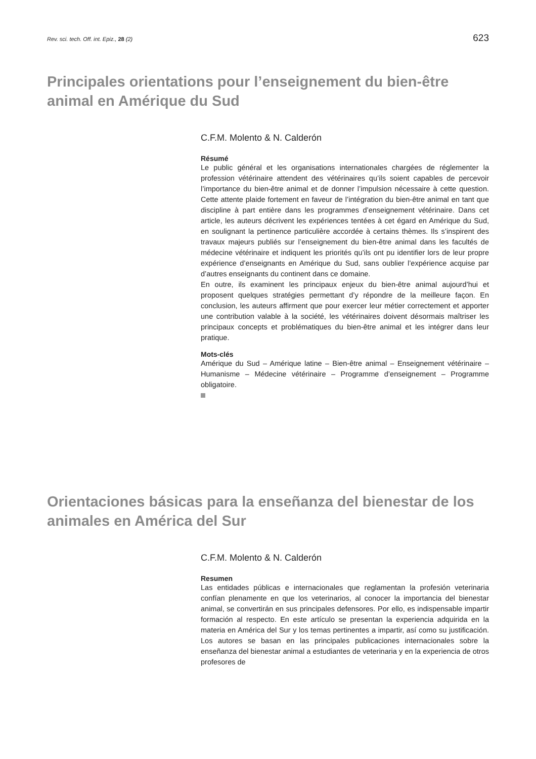Rev. sci. tech. Off. int. Epiz., 28 (2) 623
Principales orientations pour l’enseignement du bien-être animal en Amérique du Sud
C.F.M. Molento & N. Calderón
Résumé
Le public général et les organisations internationales chargées de réglementer la profession vétérinaire attendent des vétérinaires qu’ils soient capables de percevoir l’importance du bien-être animal et de donner l’impulsion nécessaire à cette question. Cette attente plaide fortement en faveur de l’intégration du bien-être animal en tant que discipline à part entière dans les programmes d’enseignement vétérinaire. Dans cet article, les auteurs décrivent les expériences tentées à cet égard en Amérique du Sud, en soulignant la pertinence particulière accordée à certains thèmes. Ils s’inspirent des travaux majeurs publiés sur l’enseignement du bien-être animal dans les facultés de médecine vétérinaire et indiquent les priorités qu’ils ont pu identifier lors de leur propre expérience d’enseignants en Amérique du Sud, sans oublier l’expérience acquise par d’autres enseignants du continent dans ce domaine.
En outre, ils examinent les principaux enjeux du bien-être animal aujourd’hui et proposent quelques stratégies permettant d’y répondre de la meilleure façon. En conclusion, les auteurs affirment que pour exercer leur métier correctement et apporter une contribution valable à la société, les vétérinaires doivent désormais maîtriser les principaux concepts et problématiques du bien-être animal et les intégrer dans leur pratique.
Mots-clés
Amérique du Sud – Amérique latine – Bien-être animal – Enseignement vétérinaire – Humanisme – Médecine vétérinaire – Programme d’enseignement – Programme obligatoire.
Orientaciones básicas para la enseñanza del bienestar de los animales en América del Sur
C.F.M. Molento & N. Calderón
Resumen
Las entidades públicas e internacionales que reglamentan la profesión veterinaria confían plenamente en que los veterinarios, al conocer la importancia del bienestar animal, se convertirán en sus principales defensores. Por ello, es indispensable impartir formación al respecto. En este artículo se presentan la experiencia adquirida en la materia en América del Sur y los temas pertinentes a impartir, así como su justificación. Los autores se basan en las principales publicaciones internacionales sobre la enseñanza del bienestar animal a estudiantes de veterinaria y en la experiencia de otros profesores de